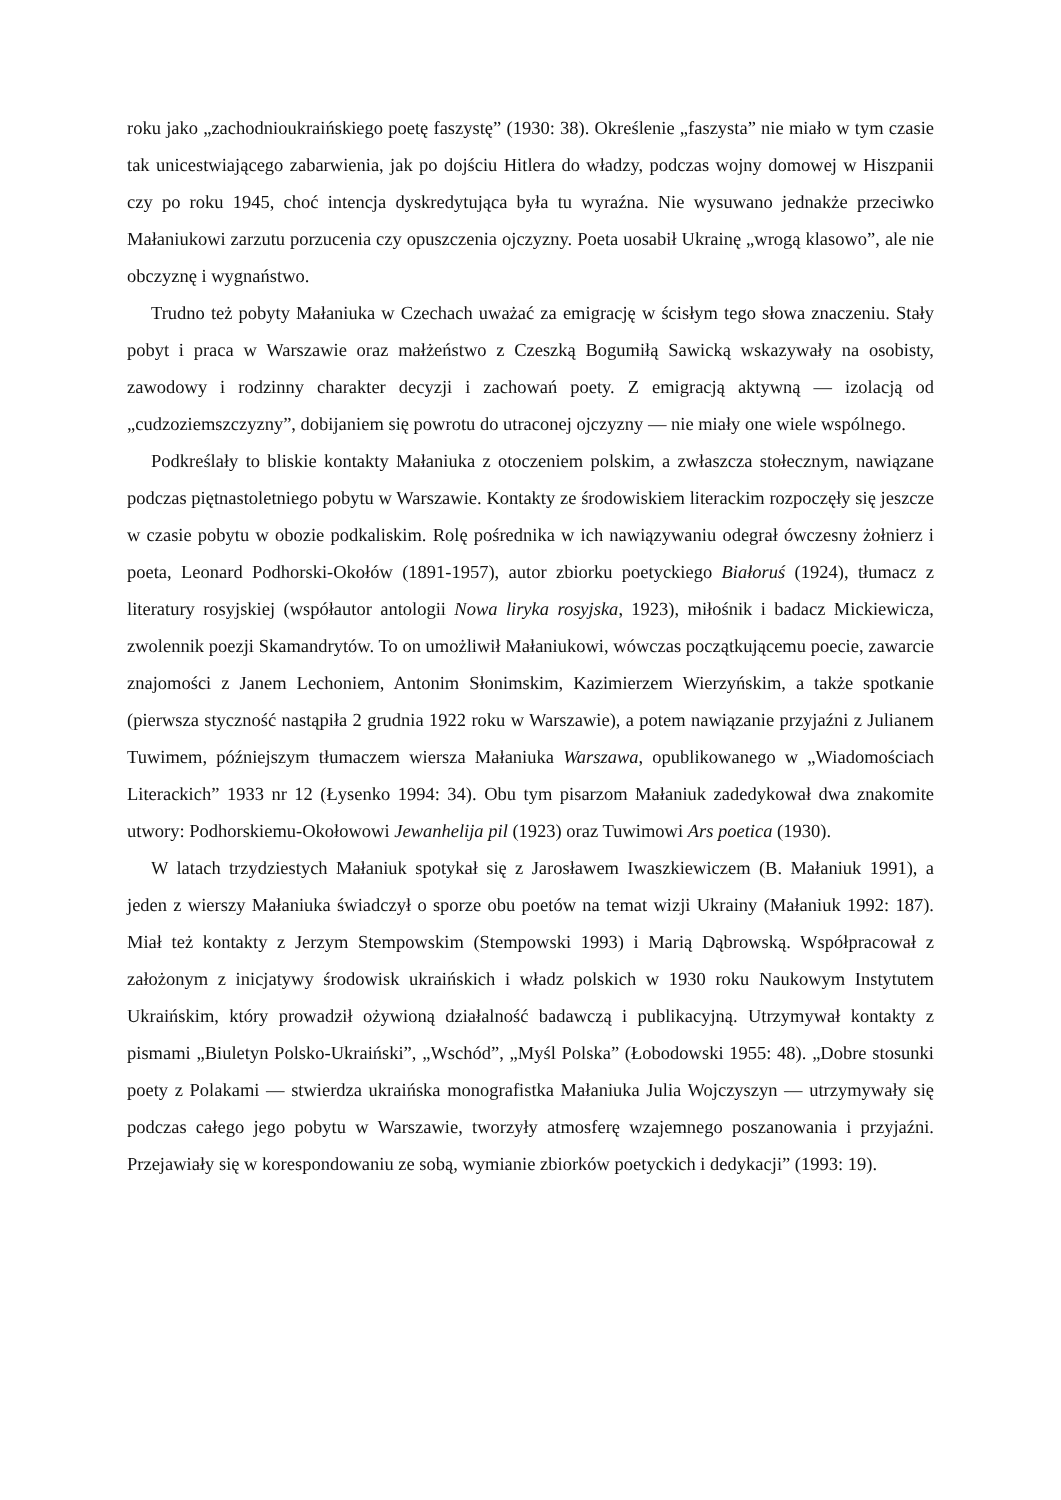roku jako „zachodnioukraińskiego poetę faszystę” (1930: 38). Określenie „faszysta” nie miało w tym czasie tak unicestwiającego zabarwienia, jak po dojściu Hitlera do władzy, podczas wojny domowej w Hiszpanii czy po roku 1945, choć intencja dyskredytująca była tu wyraźna. Nie wysuwano jednakże przeciwko Małaniukowi zarzutu porzucenia czy opuszczenia ojczyzny. Poeta uosabił Ukrainę „wrogą klasowo”, ale nie obczyznę i wygnaństwo.
Trudno też pobyty Małaniuka w Czechach uważać za emigrację w ścisłym tego słowa znaczeniu. Stały pobyt i praca w Warszawie oraz małżeństwo z Czeszką Bogumiłą Sawicką wskazywały na osobisty, zawodowy i rodzinny charakter decyzji i zachowań poety. Z emigracją aktywną — izolacją od „cudzoziemszczyzny”, dobijaniem się powrotu do utraconej ojczyzny — nie miały one wiele wspólnego.
Podkreślały to bliskie kontakty Małaniuka z otoczeniem polskim, a zwłaszcza stołecznym, nawiązane podczas piętnastoletniego pobytu w Warszawie. Kontakty ze środowiskiem literackim rozpoczęły się jeszcze w czasie pobytu w obozie podkaliskim. Rolę pośrednika w ich nawiązywaniu odegrał ówczesny żołnierz i poeta, Leonard Podhorski-Okołów (1891-1957), autor zbiorku poetyckiego Białoruś (1924), tłumacz z literatury rosyjskiej (współautor antologii Nowa liryka rosyjska, 1923), miłośnik i badacz Mickiewicza, zwolennik poezji Skamandrytów. To on umożliwił Małaniukowi, wówczas początkującemu poecie, zawarcie znajomości z Janem Lechoniem, Antonim Słonimskim, Kazimierzem Wierzyńskim, a także spotkanie (pierwsza styczność nastąpiła 2 grudnia 1922 roku w Warszawie), a potem nawiązanie przyjaźni z Julianem Tuwimem, późniejszym tłumaczem wiersza Małaniuka Warszawa, opublikowanego w „Wiadomościach Literackich” 1933 nr 12 (Łysenko 1994: 34). Obu tym pisarzom Małaniuk zadedykował dwa znakomite utwory: Podhorskiemu-Okołowowi Jewanhelija pil (1923) oraz Tuwimowi Ars poetica (1930).
W latach trzydziestych Małaniuk spotykał się z Jarosławem Iwaszkiewiczem (B. Małaniuk 1991), a jeden z wierszy Małaniuka świadczył o sporze obu poetów na temat wizji Ukrainy (Małaniuk 1992: 187). Miał też kontakty z Jerzym Stempowskim (Stempowski 1993) i Marią Dąbrowską. Współpracował z założonym z inicjatywy środowisk ukraińskich i władz polskich w 1930 roku Naukowym Instytutem Ukraińskim, który prowadził ożywioną działalność badawczą i publikacyjną. Utrzymywał kontakty z pismami „Biuletyn Polsko-Ukraiński”, „Wschód”, „Myśl Polska” (Łobodowski 1955: 48). „Dobre stosunki poety z Polakami — stwierdza ukraińska monografistka Małaniuka Julia Wojczyszyn — utrzymywały się podczas całego jego pobytu w Warszawie, tworzyły atmosferę wzajemnego poszanowania i przyjaźni. Przejawiały się w korespondowaniu ze sobą, wymianie zbiorków poetyckich i dedykacji” (1993: 19).